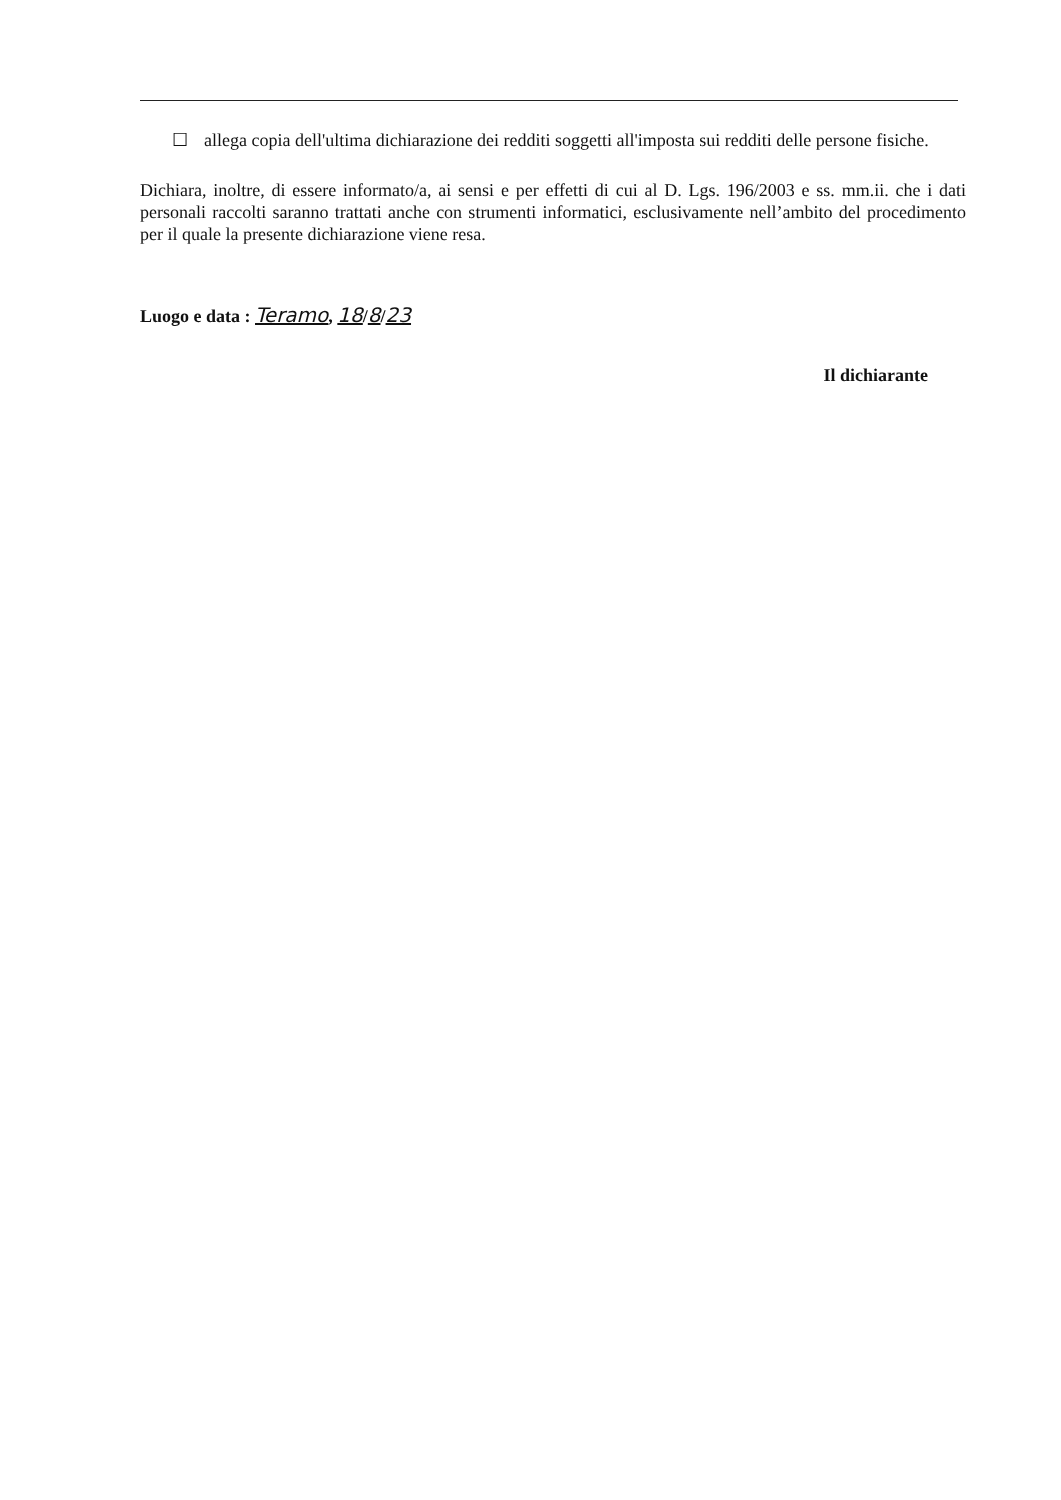☐ allega copia dell'ultima dichiarazione dei redditi soggetti all'imposta sui redditi delle persone fisiche.
Dichiara, inoltre, di essere informato/a, ai sensi e per effetti di cui al D. Lgs. 196/2003 e ss. mm.ii. che i dati personali raccolti saranno trattati anche con strumenti informatici, esclusivamente nell’ambito del procedimento per il quale la presente dichiarazione viene resa.
Luogo e data : Teramo, 18/8/23
Il dichiarante